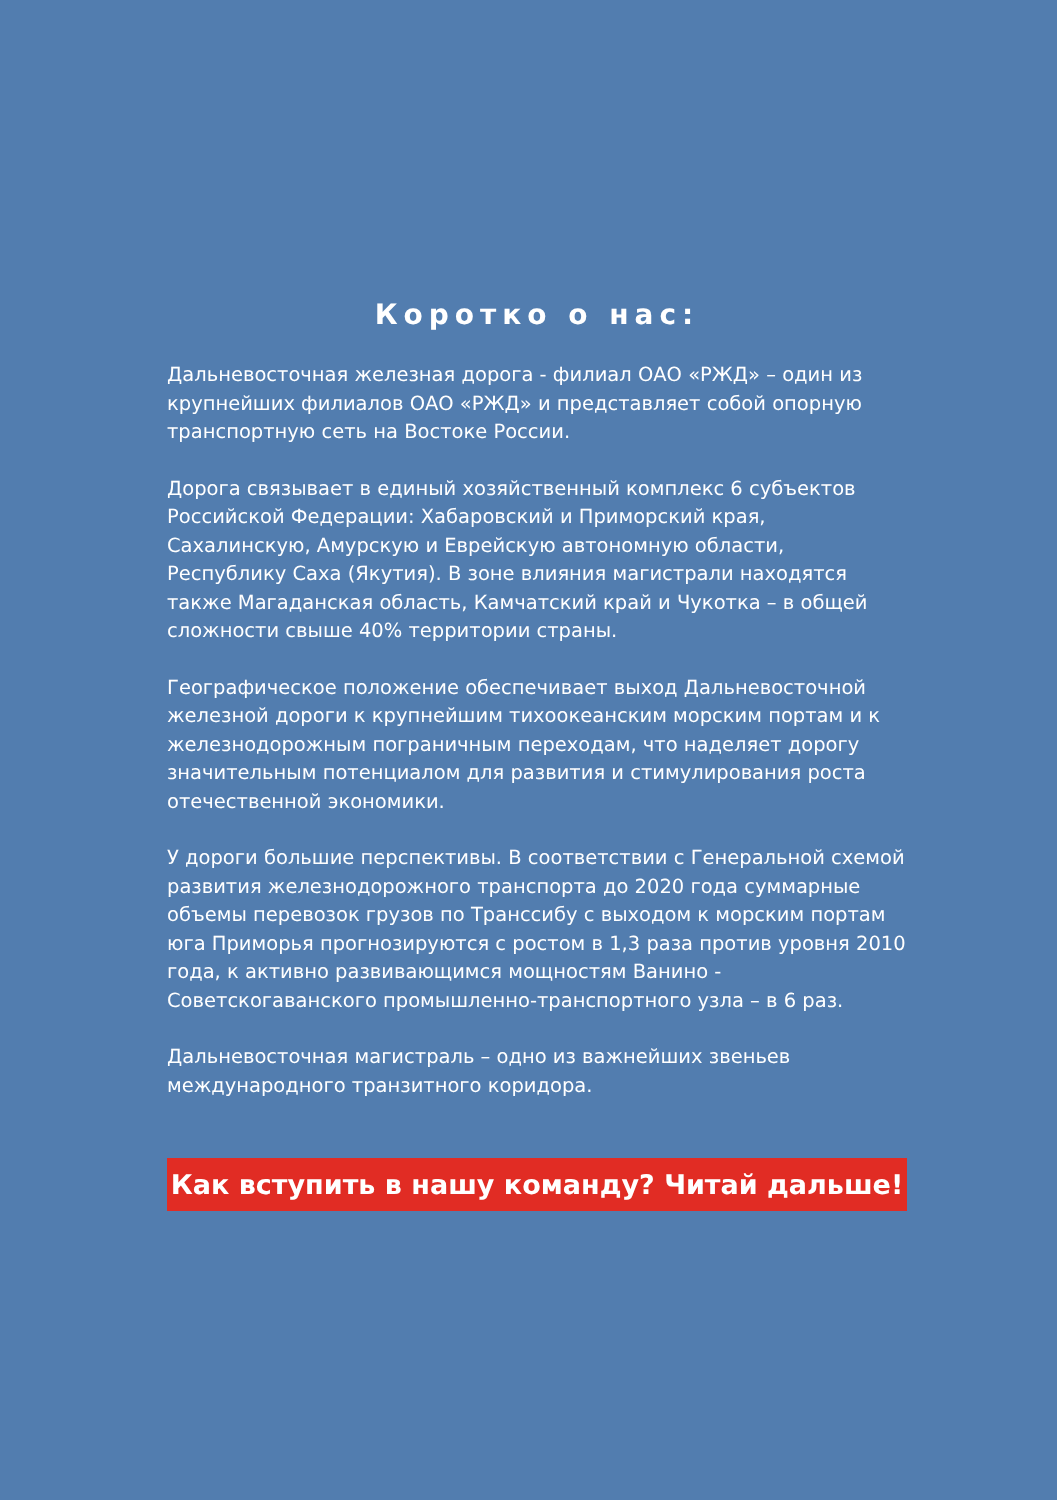Коротко о нас:
Дальневосточная железная дорога - филиал ОАО «РЖД» – один из крупнейших филиалов ОАО «РЖД» и представляет собой опорную транспортную сеть на Востоке России.
Дорога связывает в единый хозяйственный комплекс 6 субъектов Российской Федерации: Хабаровский и Приморский края, Сахалинскую, Амурскую и Еврейскую автономную области, Республику Саха (Якутия). В зоне влияния магистрали находятся также Магаданская область, Камчатский край и Чукотка – в общей сложности свыше 40% территории страны.
Географическое положение обеспечивает выход Дальневосточной железной дороги к крупнейшим тихоокеанским морским портам и к железнодорожным пограничным переходам, что наделяет дорогу значительным потенциалом для развития и стимулирования роста отечественной экономики.
У дороги большие перспективы. В соответствии с Генеральной схемой развития железнодорожного транспорта до 2020 года суммарные объемы перевозок грузов по Транссибу с выходом к морским портам юга Приморья прогнозируются с ростом в 1,3 раза против уровня 2010 года, к активно развивающимся мощностям Ванино - Советскогаванского промышленно-транспортного узла – в 6 раз.
Дальневосточная магистраль – одно из важнейших звеньев международного транзитного коридора.
Как вступить в нашу команду? Читай дальше!